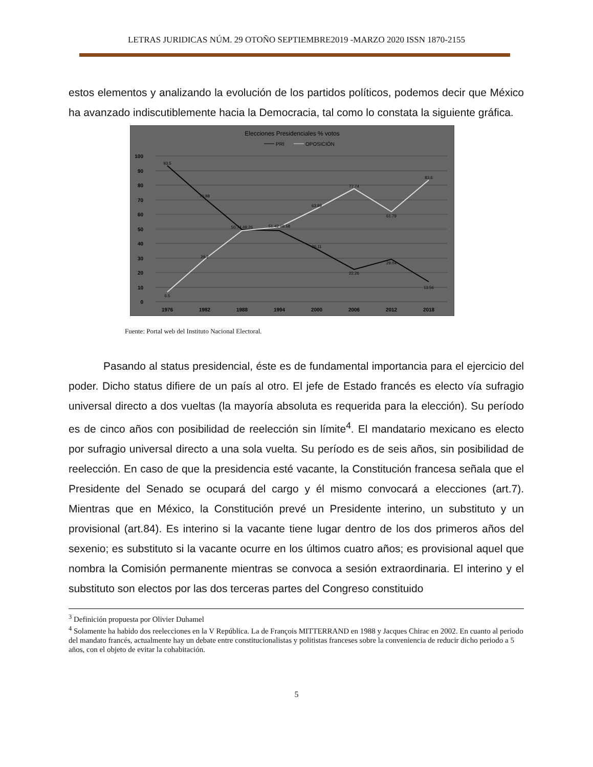LETRAS JURIDICAS NÚM. 29 OTOÑO SEPTIEMBRE2019 -MARZO 2020 ISSN 1870-2155
estos elementos y analizando la evolución de los partidos políticos, podemos decir que México ha avanzado indiscutiblemente hacia la Democracia, tal como lo constata la siguiente gráfica.
Elecciones Presidenciales % votos
PRI
OPOSICIÓN
100
90
80
70
60
50
40
30
20
10
0
1976
1982
1988
1994
2000
2006
2012
2018
93.5
70.98
50.74 49.26
51.42 48.58
36.11
22.26
29.04
13.56
6.5
29.2
63.89
77.74
61.79
83.6
Fuente: Portal web del Instituto Nacional Electoral.
Pasando al status presidencial, éste es de fundamental importancia para el ejercicio del poder. Dicho status difiere de un país al otro. El jefe de Estado francés es electo vía sufragio universal directo a dos vueltas (la mayoría absoluta es requerida para la elección). Su período es de cinco años con posibilidad de reelección sin límite<sup>4</sup>. El mandatario mexicano es electo por sufragio universal directo a una sola vuelta. Su período es de seis años, sin posibilidad de reelección. En caso de que la presidencia esté vacante, la Constitución francesa señala que el Presidente del Senado se ocupará del cargo y él mismo convocará a elecciones (art.7). Mientras que en México, la Constitución prevé un Presidente interino, un substituto y un provisional (art.84). Es interino si la vacante tiene lugar dentro de los dos primeros años del sexenio; es substituto si la vacante ocurre en los últimos cuatro años; es provisional aquel que nombra la Comisión permanente mientras se convoca a sesión extraordinaria. El interino y el substituto son electos por las dos terceras partes del Congreso constituido
<sup>3</sup> Definición propuesta por Olivier Duhamel
<sup>4</sup> Solamente ha habido dos reelecciones en la V República. La de François MITTERRAND en 1988 y Jacques Chirac en 2002. En cuanto al periodo del mandato francés, actualmente hay un debate entre constitucionalistas y politistas franceses sobre la conveniencia de reducir dicho periodo a 5 años, con el objeto de evitar la cohabitación.
5